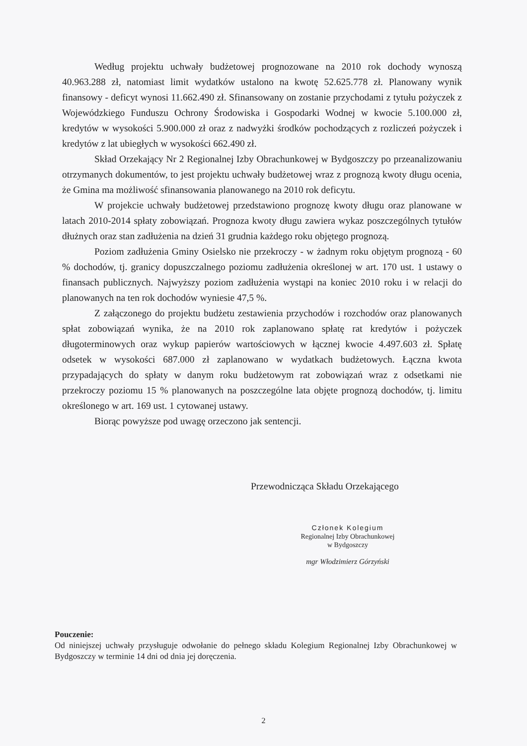Według projektu uchwały budżetowej prognozowane na 2010 rok dochody wynoszą 40.963.288 zł, natomiast limit wydatków ustalono na kwotę 52.625.778 zł. Planowany wynik finansowy - deficyt wynosi 11.662.490 zł. Sfinansowany on zostanie przychodami z tytułu pożyczek z Wojewódzkiego Funduszu Ochrony Środowiska i Gospodarki Wodnej w kwocie 5.100.000 zł, kredytów w wysokości 5.900.000 zł oraz z nadwyżki środków pochodzących z rozliczeń pożyczek i kredytów z lat ubiegłych w wysokości 662.490 zł.
Skład Orzekający Nr 2 Regionalnej Izby Obrachunkowej w Bydgoszczy po przeanalizowaniu otrzymanych dokumentów, to jest projektu uchwały budżetowej wraz z prognozą kwoty długu ocenia, że Gmina ma możliwość sfinansowania planowanego na 2010 rok deficytu.
W projekcie uchwały budżetowej przedstawiono prognozę kwoty długu oraz planowane w latach 2010-2014 spłaty zobowiązań. Prognoza kwoty długu zawiera wykaz poszczególnych tytułów dłużnych oraz stan zadłużenia na dzień 31 grudnia każdego roku objętego prognozą.
Poziom zadłużenia Gminy Osielsko nie przekroczy - w żadnym roku objętym prognozą - 60 % dochodów, tj. granicy dopuszczalnego poziomu zadłużenia określonej w art. 170 ust. 1 ustawy o finansach publicznych. Najwyższy poziom zadłużenia wystąpi na koniec 2010 roku i w relacji do planowanych na ten rok dochodów wyniesie 47,5 %.
Z załączonego do projektu budżetu zestawienia przychodów i rozchodów oraz planowanych spłat zobowiązań wynika, że na 2010 rok zaplanowano spłatę rat kredytów i pożyczek długoterminowych oraz wykup papierów wartościowych w łącznej kwocie 4.497.603 zł. Spłatę odsetek w wysokości 687.000 zł zaplanowano w wydatkach budżetowych. Łączna kwota przypadających do spłaty w danym roku budżetowym rat zobowiązań wraz z odsetkami nie przekroczy poziomu 15 % planowanych na poszczególne lata objęte prognozą dochodów, tj. limitu określonego w art. 169 ust. 1 cytowanej ustawy.
Biorąc powyższe pod uwagę orzeczono jak sentencji.
Przewodnicząca Składu Orzekającego
Członek Kolegium
Regionalnej Izby Obrachunkowej
w Bydgoszczy
mgr Włodzimierz Górzyński
Pouczenie:
Od niniejszej uchwały przysługuje odwołanie do pełnego składu Kolegium Regionalnej Izby Obrachunkowej w Bydgoszczy w terminie 14 dni od dnia jej doręczenia.
2